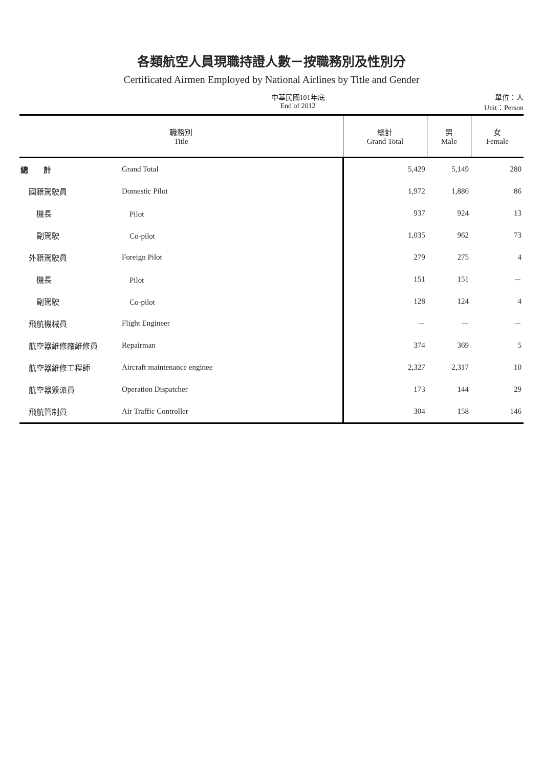各類航空人員現職持證人數－按職務別及性別分
Certificated Airmen Employed by National Airlines by Title and Gender
中華民國101年底
End of 2012
單位：人
Unit：Person
| 職務別 Title | | 總計 Grand Total | 男 Male | 女 Female |
| --- | --- | --- | --- | --- |
| 總 計 | Grand Total | 5,429 | 5,149 | 280 |
| 國籍駕駛員 | Domestic Pilot | 1,972 | 1,886 | 86 |
| 機長 | Pilot | 937 | 924 | 13 |
| 副駕駛 | Co-pilot | 1,035 | 962 | 73 |
| 外籍駕駛員 | Foreign Pilot | 279 | 275 | 4 |
| 機長 | Pilot | 151 | 151 | － |
| 副駕駛 | Co-pilot | 128 | 124 | 4 |
| 飛航機械員 | Flight Engineer | － | － | － |
| 航空器維修廠維修員 | Repairman | 374 | 369 | 5 |
| 航空器維修工程師 | Aircraft maintenance enginee | 2,327 | 2,317 | 10 |
| 航空器簽派員 | Operation Dispatcher | 173 | 144 | 29 |
| 飛航管制員 | Air Traffic Controller | 304 | 158 | 146 |